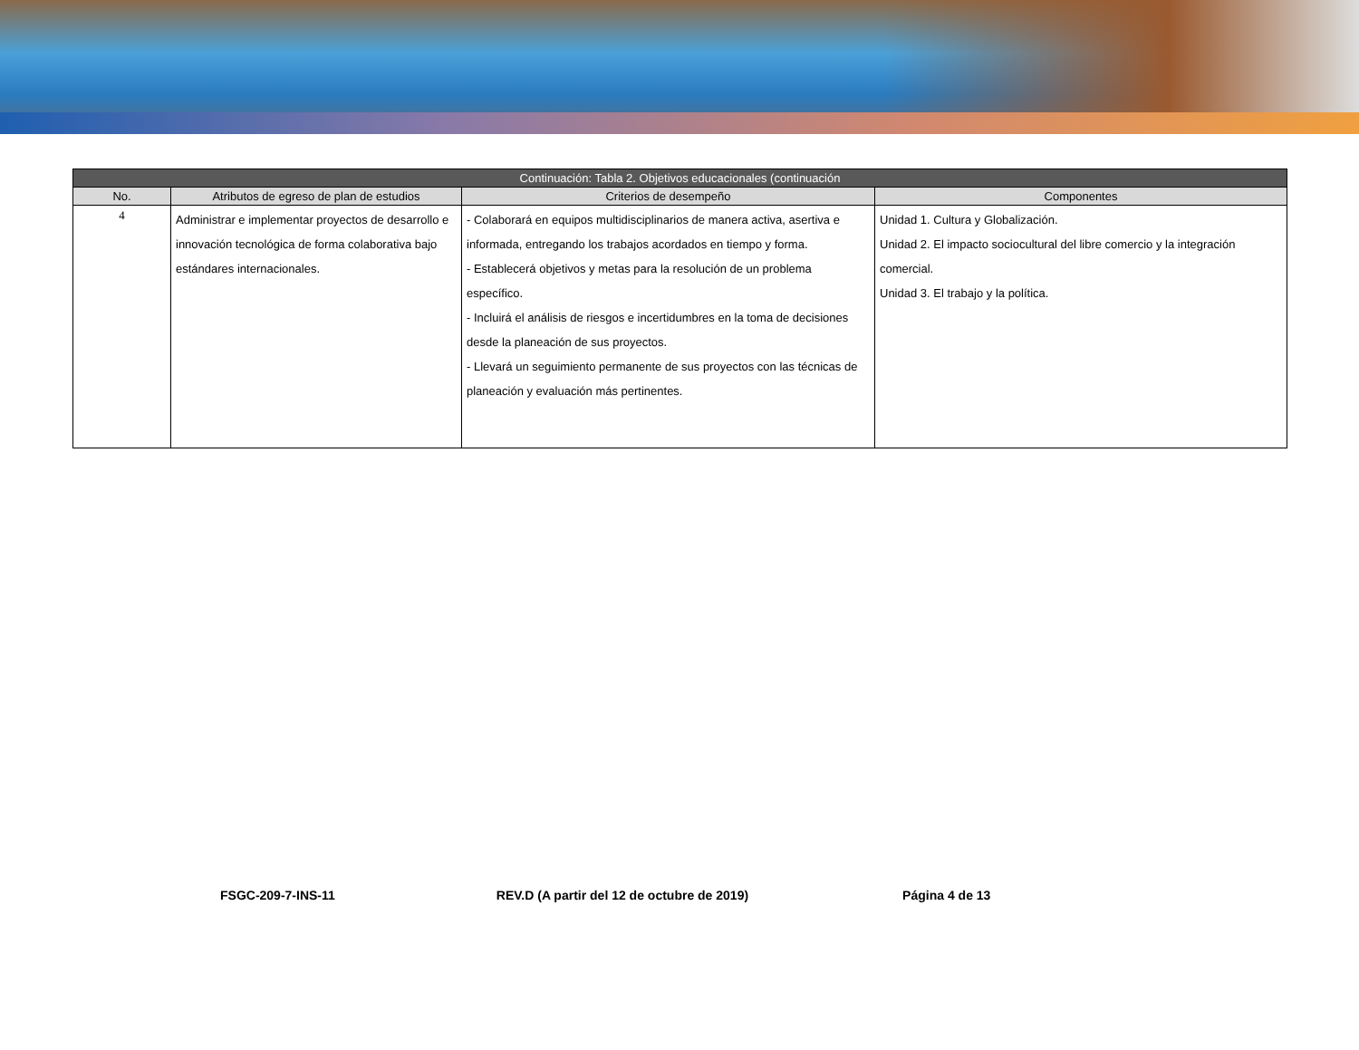| Continuación: Tabla 2. Objetivos educacionales (continuación | | | |
| --- | --- | --- | --- |
| No. | Atributos de egreso de plan de estudios | Criterios de desempeño | Componentes |
| 4 | Administrar e implementar proyectos de desarrollo e innovación tecnológica de forma colaborativa bajo estándares internacionales. | - Colaborará en equipos multidisciplinarios de manera activa, asertiva e informada, entregando los trabajos acordados en tiempo y forma. - Establecerá objetivos y metas para la resolución de un problema específico. - Incluirá el análisis de riesgos e incertidumbres en la toma de decisiones desde la planeación de sus proyectos. - Llevará un seguimiento permanente de sus proyectos con las técnicas de planeación y evaluación más pertinentes. | Unidad 1. Cultura y Globalización. Unidad 2. El impacto sociocultural del libre comercio y la integración comercial. Unidad 3. El trabajo y la política. |
FSGC-209-7-INS-11 REV.D (A partir del 12 de octubre de 2019) Página 4 de 13